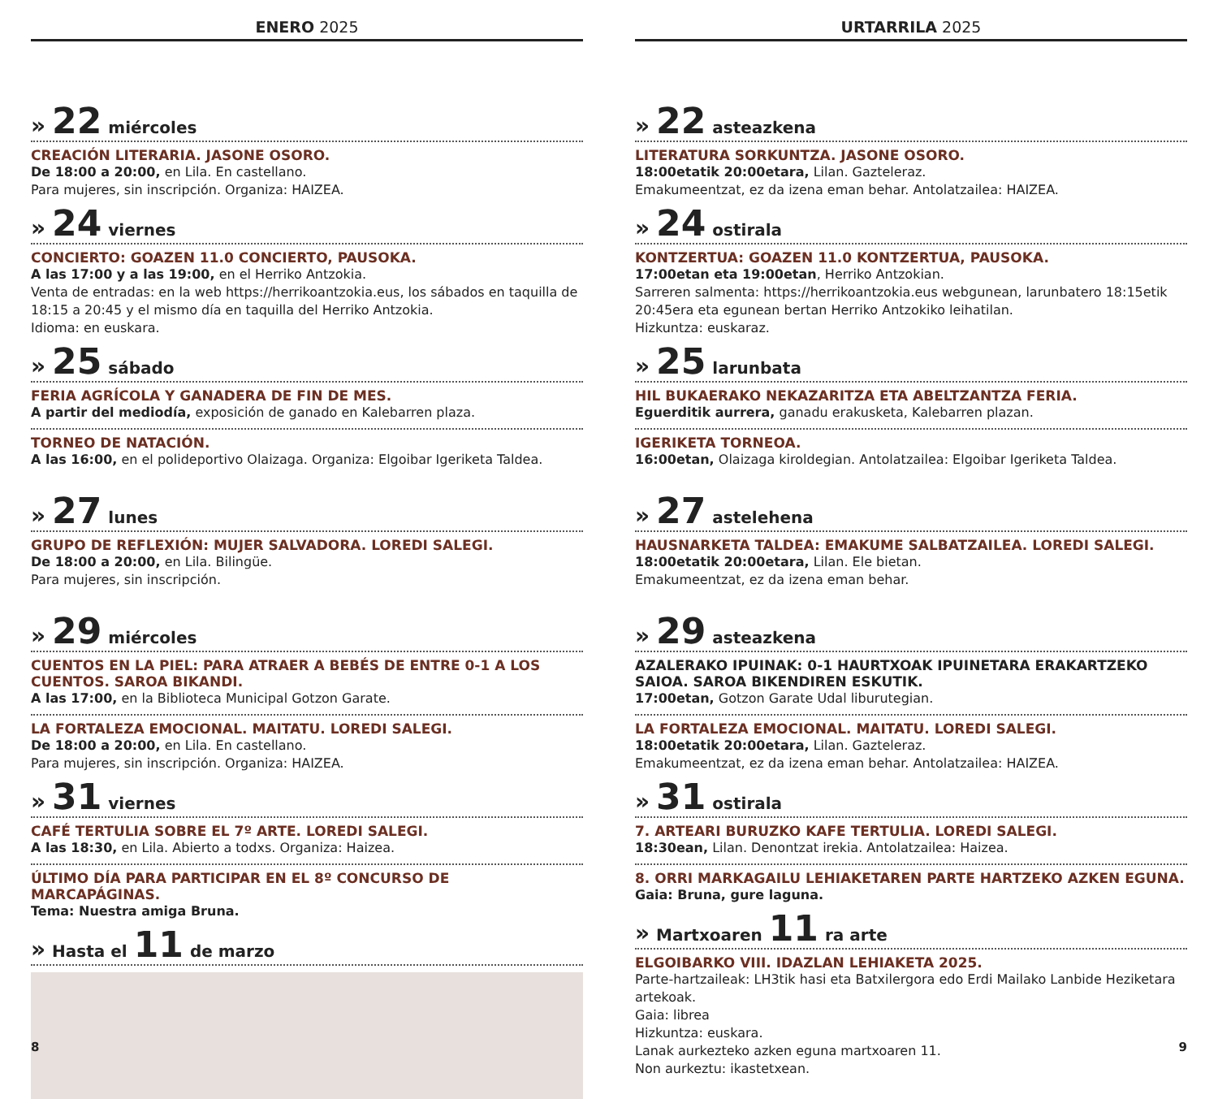ENERO 2025
» 22 miércoles
CREACIÓN LITERARIA. JASONE OSORO.
De 18:00 a 20:00, en Lila. En castellano.
Para mujeres, sin inscripción. Organiza: HAIZEA.
» 24 viernes
CONCIERTO: GOAZEN 11.0 CONCIERTO, PAUSOKA.
A las 17:00 y a las 19:00, en el Herriko Antzokia.
Venta de entradas: en la web https://herrikoantzokia.eus, los sábados en taquilla de 18:15 a 20:45 y el mismo día en taquilla del Herriko Antzokia.
Idioma: en euskara.
» 25 sábado
FERIA AGRÍCOLA Y GANADERA DE FIN DE MES.
A partir del mediodía, exposición de ganado en Kalebarren plaza.
TORNEO DE NATACIÓN.
A las 16:00, en el polideportivo Olaizaga. Organiza: Elgoibar Igeriketa Taldea.
» 27 lunes
GRUPO DE REFLEXIÓN: MUJER SALVADORA. LOREDI SALEGI.
De 18:00 a 20:00, en Lila. Bilingüe.
Para mujeres, sin inscripción.
» 29 miércoles
CUENTOS EN LA PIEL: PARA ATRAER A BEBÉS DE ENTRE 0-1 A LOS CUENTOS. SAROA BIKANDI.
A las 17:00, en la Biblioteca Municipal Gotzon Garate.
LA FORTALEZA EMOCIONAL. MAITATU. LOREDI SALEGI.
De 18:00 a 20:00, en Lila. En castellano.
Para mujeres, sin inscripción. Organiza: HAIZEA.
» 31 viernes
CAFÉ TERTULIA SOBRE EL 7º ARTE. LOREDI SALEGI.
A las 18:30, en Lila. Abierto a todxs. Organiza: Haizea.
ÚLTIMO DÍA PARA PARTICIPAR EN EL 8º CONCURSO DE MARCAPÁGINAS.
Tema: Nuestra amiga Bruna.
» Hasta el 11 de marzo
8
URTARRILA 2025
» 22 asteazkena
LITERATURA SORKUNTZA. JASONE OSORO.
18:00etatik 20:00etara, Lilan. Gazteleraz.
Emakumeentzat, ez da izena eman behar. Antolatzailea: HAIZEA.
» 24 ostirala
KONTZERTUA: GOAZEN 11.0 KONTZERTUA, PAUSOKA.
17:00etan eta 19:00etan, Herriko Antzokian.
Sarreren salmenta: https://herrikoantzokia.eus webgunean, larunbatero 18:15etik 20:45era eta egunean bertan Herriko Antzokiko leihatilan.
Hizkuntza: euskaraz.
» 25 larunbata
HIL BUKAERAKO NEKAZARITZA ETA ABELTZANTZA FERIA.
Eguerditik aurrera, ganadu erakusketa, Kalebarren plazan.
IGERIKETA TORNEOA.
16:00etan, Olaizaga kiroldegian. Antolatzailea: Elgoibar Igeriketa Taldea.
» 27 astelehena
HAUSNARKETA TALDEA: EMAKUME SALBATZAILEA. LOREDI SALEGI.
18:00etatik 20:00etara, Lilan. Ele bietan.
Emakumeentzat, ez da izena eman behar.
» 29 asteazkena
AZALERAKO IPUINAK: 0-1 HAURTXOAK IPUINETARA ERAKARTZEKO SAIOA. SAROA BIKENDIREN ESKUTIK.
17:00etan, Gotzon Garate Udal liburutegian.
LA FORTALEZA EMOCIONAL. MAITATU. LOREDI SALEGI.
18:00etatik 20:00etara, Lilan. Gazteleraz.
Emakumeentzat, ez da izena eman behar. Antolatzailea: HAIZEA.
» 31 ostirala
7. ARTEARI BURUZKO KAFE TERTULIA. LOREDI SALEGI.
18:30ean, Lilan. Denontzat irekia. Antolatzailea: Haizea.
8. ORRI MARKAGAILU LEHIAKETAREN PARTE HARTZEKO AZKEN EGUNA.
Gaia: Bruna, gure laguna.
» Martxoaren 11 ra arte
ELGOIBARKO VIII. IDAZLAN LEHIAKETA 2025.
Parte-hartzaileak: LH3tik hasi eta Batxilergora edo Erdi Mailako Lanbide Heziketara artekoak.
Gaia: librea
Hizkuntza: euskara.
Lanak aurkezteko azken eguna martxoaren 11.
Non aurkeztu: ikastetxean.
9